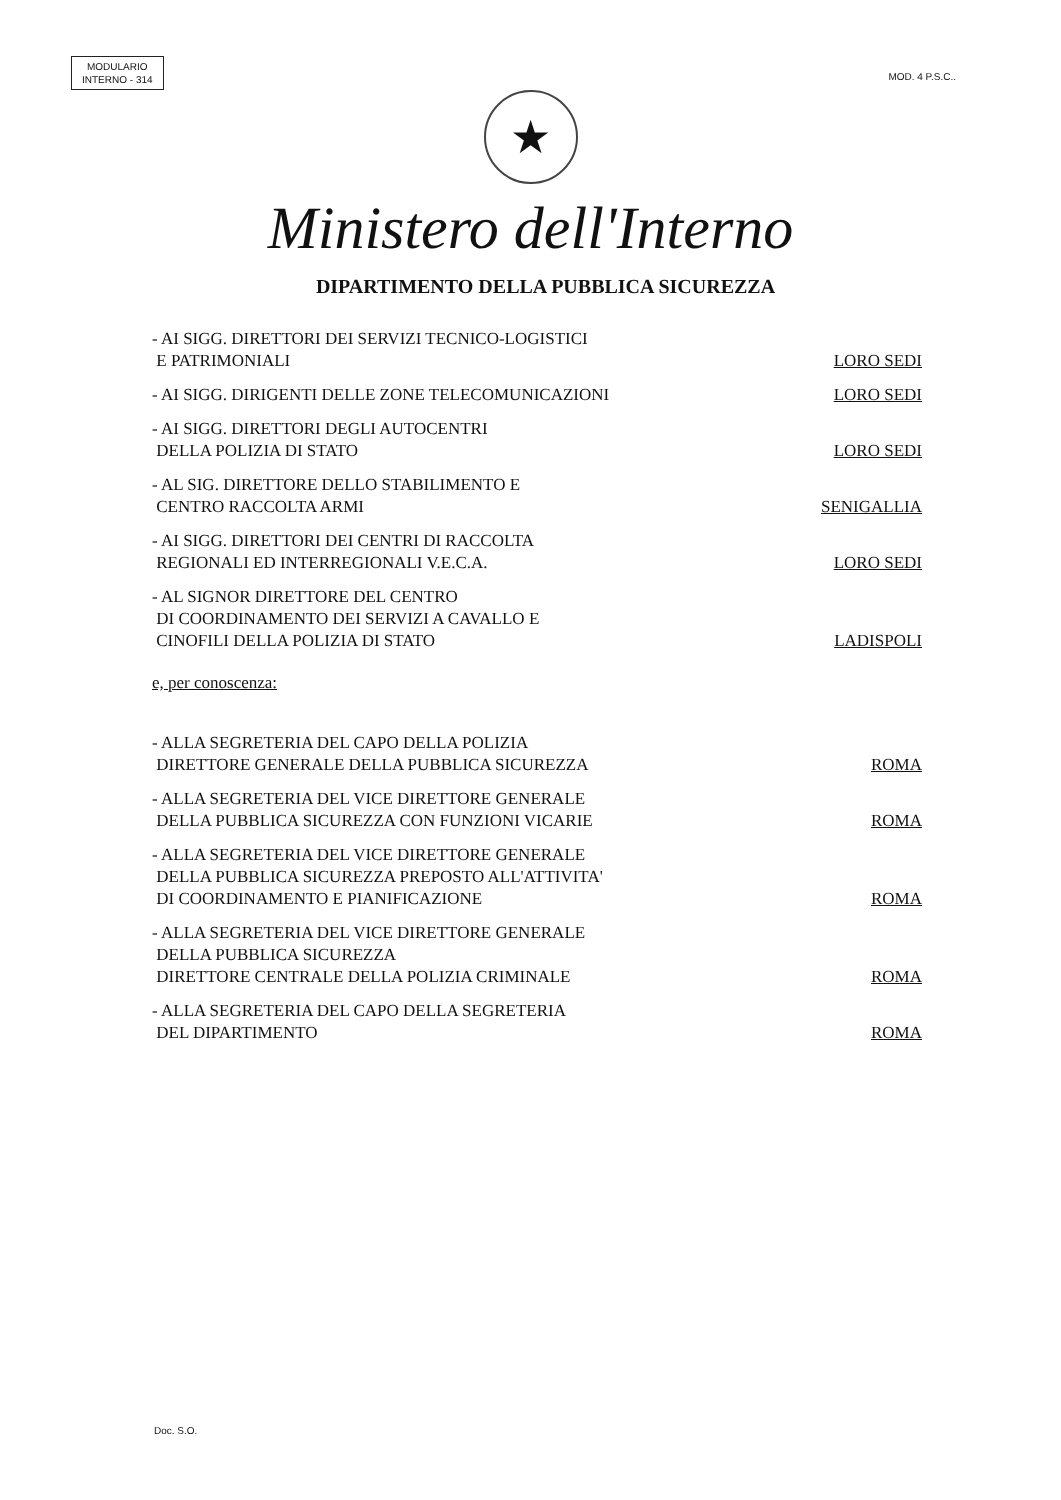MODULARIO
INTERNO - 314
MOD. 4 P.S.C..
★
Ministero dell'Interno
DIPARTIMENTO DELLA PUBBLICA SICUREZZA
- AI SIGG. DIRETTORI DEI SERVIZI TECNICO-LOGISTICI
E PATRIMONIALI
LORO SEDI
- AI SIGG. DIRIGENTI DELLE ZONE TELECOMUNICAZIONI
LORO SEDI
- AI SIGG. DIRETTORI DEGLI AUTOCENTRI
DELLA POLIZIA DI STATO
LORO SEDI
- AL SIG. DIRETTORE DELLO STABILIMENTO E
CENTRO RACCOLTA ARMI
SENIGALLIA
- AI SIGG. DIRETTORI DEI CENTRI DI RACCOLTA
REGIONALI ED INTERREGIONALI V.E.C.A.
LORO SEDI
- AL SIGNOR DIRETTORE DEL CENTRO
DI COORDINAMENTO DEI SERVIZI A CAVALLO E
CINOFILI DELLA POLIZIA DI STATO
LADISPOLI
e, per conoscenza:
- ALLA SEGRETERIA DEL CAPO DELLA POLIZIA
DIRETTORE GENERALE DELLA PUBBLICA SICUREZZA
ROMA
- ALLA SEGRETERIA DEL VICE DIRETTORE GENERALE
DELLA PUBBLICA SICUREZZA CON FUNZIONI VICARIE
ROMA
- ALLA SEGRETERIA DEL VICE DIRETTORE GENERALE
DELLA PUBBLICA SICUREZZA PREPOSTO ALL'ATTIVITA'
DI COORDINAMENTO E PIANIFICAZIONE
ROMA
- ALLA SEGRETERIA DEL VICE DIRETTORE GENERALE
DELLA PUBBLICA SICUREZZA
DIRETTORE CENTRALE DELLA POLIZIA CRIMINALE
ROMA
- ALLA SEGRETERIA DEL CAPO DELLA SEGRETERIA
DEL DIPARTIMENTO
ROMA
Doc. S.O.